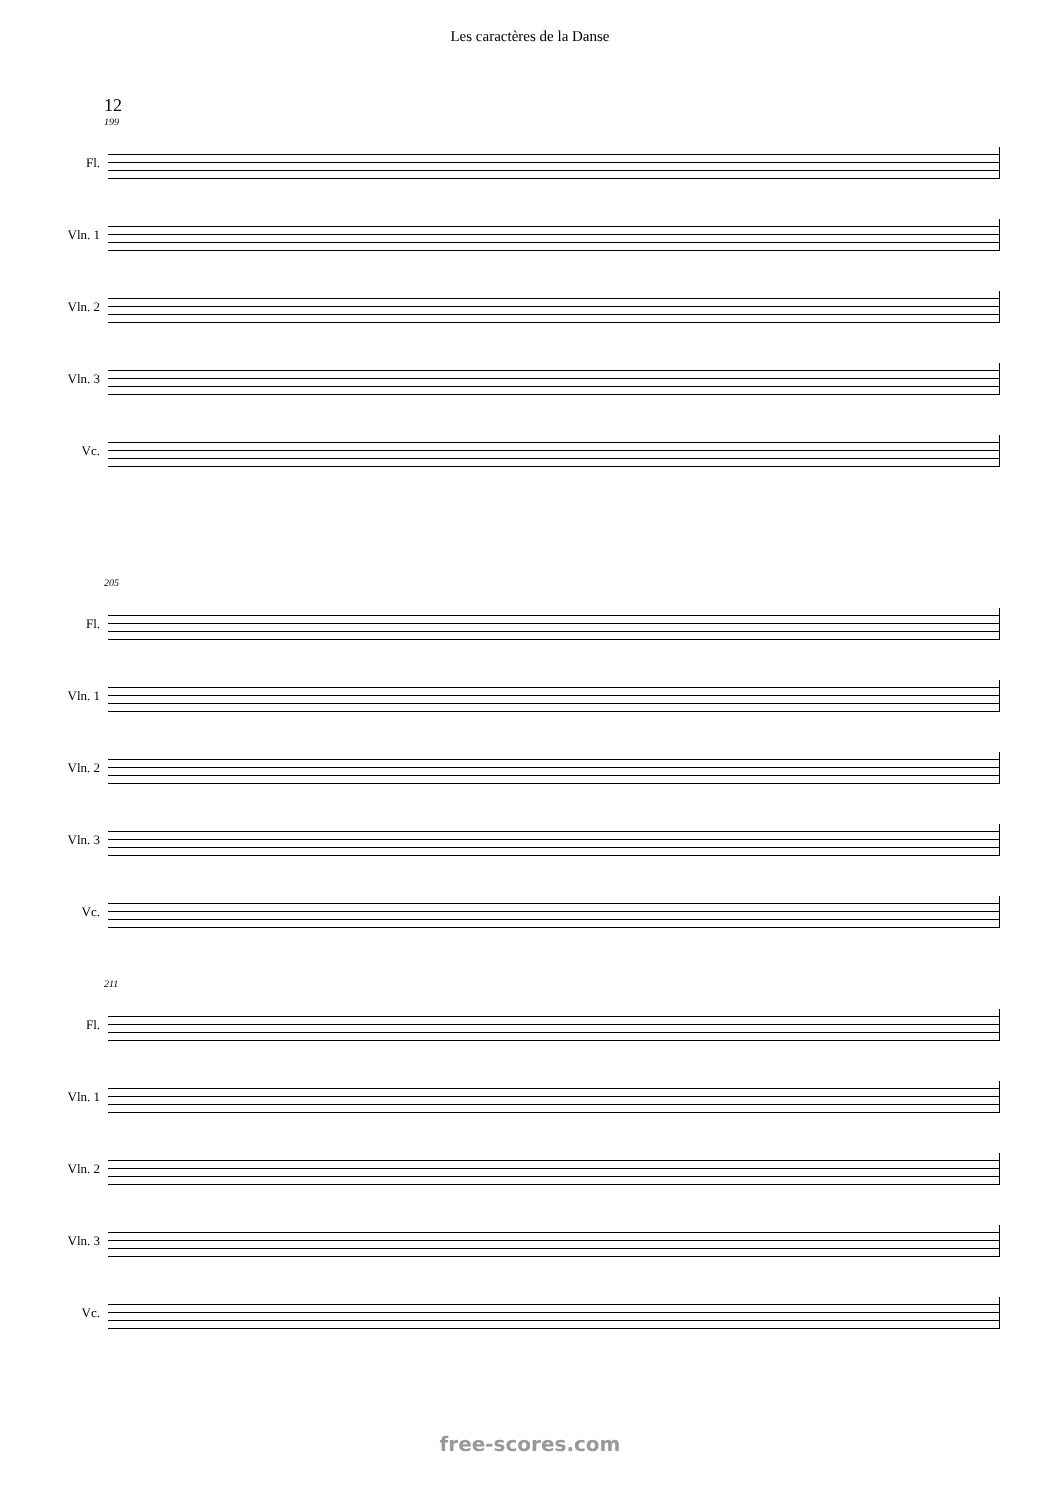Les caractères de la Danse
12
199
Fl.
Vln. 1
Vln. 2
Vln. 3
Vc.
205
Fl.
Vln. 1
Vln. 2
Vln. 3
Vc.
211
Fl.
Vln. 1
Vln. 2
Vln. 3
Vc.
free-scores.com